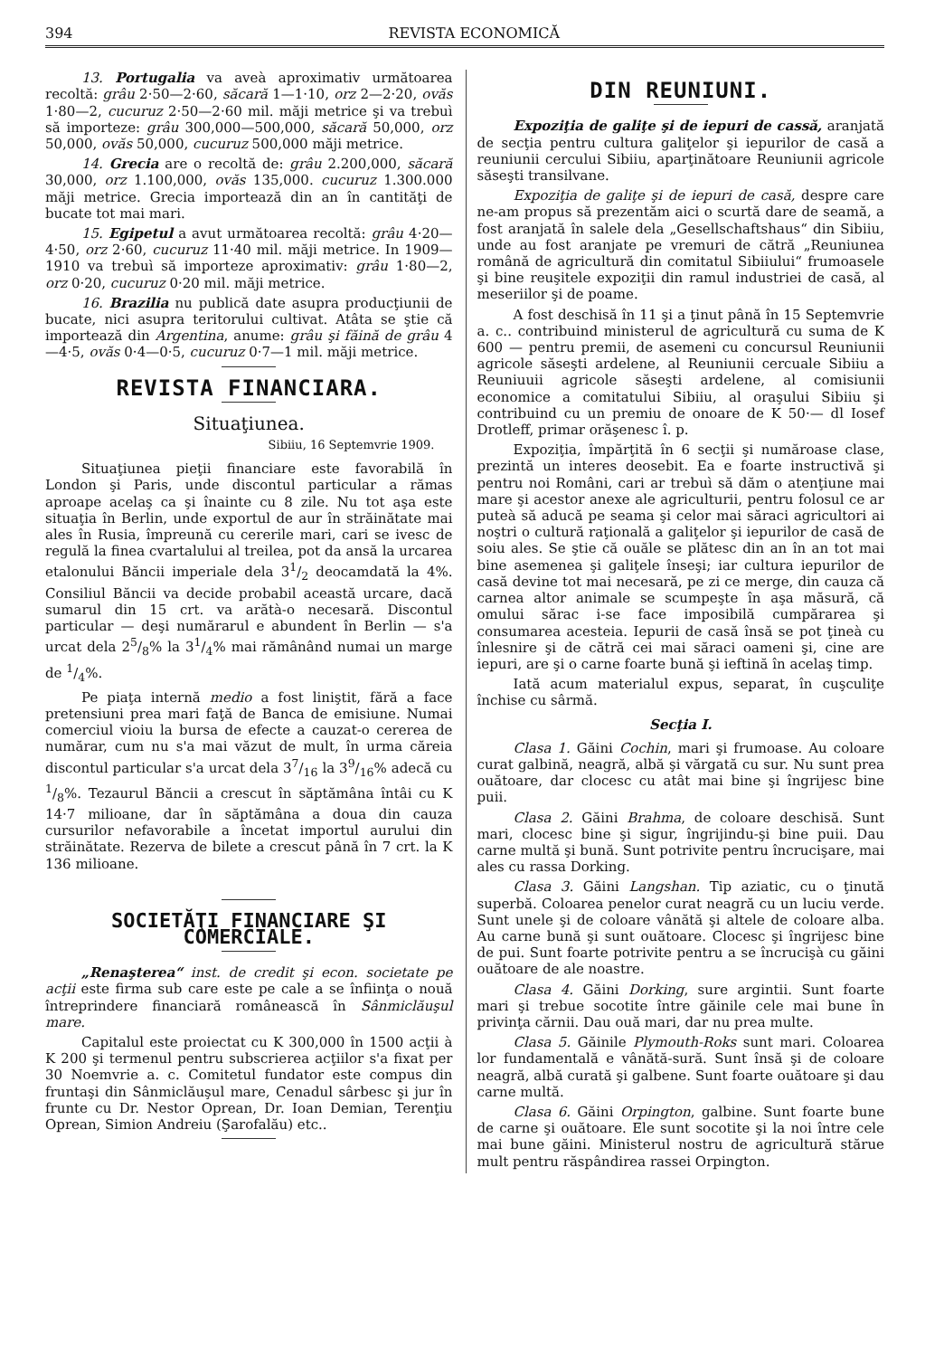394 REVISTA ECONOMICĂ
13. Portugalia va aveà aproximativ următoarea recoltă: grâu 2·50—2·60, săcară 1—1·10, orz 2—2·20, ovăs 1·80—2, cucuruz 2·50—2·60 mil. măji metrice şi va trebuì să importeze: grâu 300,000—500,000, săcară 50,000, orz 50,000, ovăs 50,000, cucuruz 500,000 măji metrice.
14. Grecia are o recoltă de: grâu 2.200,000, săcară 30,000, orz 1.100,000, ovăs 135,000. cucuruz 1.300.000 măji metrice. Grecia importează din an în cantităţi de bucate tot mai mari.
15. Egipetul a avut următoarea recoltă: grâu 4·20—4·50, orz 2·60, cucuruz 11·40 mil. măji metrice. In 1909—1910 va trebuì să importeze aproximativ: grâu 1·80—2, orz 0·20, cucuruz 0·20 mil. măji metrice.
16. Brazilia nu publică date asupra producţiunii de bucate, nici asupra teritorului cultivat. Atâta se ştie că importează din Argentina, anume: grâu şi făină de grâu 4—4·5, ovăs 0·4—0·5, cucuruz 0·7—1 mil. măji metrice.
REVISTA FINANCIARA.
Situaţiunea.
Sibiiu, 16 Septemvrie 1909.
Situaţiunea pieţii financiare este favorabilă în London şi Paris, unde discontul particular a rămas aproape acelaş ca şi înainte cu 8 zile. Nu tot aşa este situaţia în Berlin, unde exportul de aur în străinătate mai ales în Rusia, împreună cu cererile mari, cari se ivesc de regulă la finea cvartalului al treilea, pot da ansă la urcarea etalonului Băncii imperiale dela 31/2 deocamdată la 4%. Consiliul Băncii va decide probabil această urcare, dacă sumarul din 15 crt. va arătà-o necesară. Discontul particular — deşi numărarul e abundent în Berlin — s'a urcat dela 25/8% la 31/4% mai rămânând numai un marge de 1/4%.
Pe piaţa internă medio a fost liniştit, fără a face pretensiuni prea mari faţă de Banca de emisiune. Numai comerciul vioiu la bursa de efecte a cauzat-o cererea de numărar, cum nu s'a mai văzut de mult, în urma căreia discontul particular s'a urcat dela 37/16 la 39/16% adecă cu 1/8%. Tezaurul Băncii a crescut în săptămâna întâi cu K 14·7 milioane, dar în săptămâna a doua din cauza cursurilor nefavorabile a încetat importul aurului din străinătate. Rezerva de bilete a crescut până în 7 crt. la K 136 milioane.
SOCIETĂŢI FINANCIARE ŞI COMERCIALE.
„Renaşterea“ inst. de credit şi econ. societate pe acţii este firma sub care este pe cale a se înfiinţa o nouă întreprindere financiară românească în Sânmiclăuşul mare.
Capitalul este proiectat cu K 300,000 în 1500 acţii à K 200 şi termenul pentru subscrierea acţiilor s'a fixat per 30 Noemvrie a. c. Comitetul fundator este compus din fruntaşi din Sânmiclăuşul mare, Cenadul sârbesc şi jur în frunte cu Dr. Nestor Oprean, Dr. Ioan Demian, Terenţiu Oprean, Simion Andreiu (Şarofalău) etc..
DIN REUNIUNI.
Expoziţia de galiţe şi de iepuri de cassă, aranjată de secţia pentru cultura galiţelor şi iepurilor de casă a reuniunii cercului Sibiiu, aparţinătoare Reuniunii agricole săseşti transilvane.
Expoziţia de galiţe şi de iepuri de casă, despre care ne-am propus să prezentăm aici o scurtă dare de seamă, a fost aranjată în salele dela „Gesellschaftshaus“ din Sibiiu, unde au fost aranjate pe vremuri de cătră „Reuniunea română de agricultură din comitatul Sibiiului“ frumoasele şi bine reuşitele expoziţii din ramul industriei de casă, al meseriilor şi de poame.
A fost deschisă în 11 şi a ţinut până în 15 Septemvrie a. c.. contribuind ministerul de agricultură cu suma de K 600 — pentru premii, de asemeni cu concursul Reuniunii agricole săseşti ardelene, al Reuniunii cercuale Sibiiu a Reuniuuii agricole săseşti ardelene, al comisiunii economice a comitatului Sibiiu, al oraşului Sibiiu şi contribuind cu un premiu de onoare de K 50·— dl Iosef Drotleff, primar orăşenesc î. p.
Expoziţia, împărţită în 6 secţii şi număroase clase, prezintă un interes deosebit. Ea e foarte instructivă şi pentru noi Români, cari ar trebuì să dăm o atenţiune mai mare şi acestor anexe ale agriculturii, pentru folosul ce ar puteà să aducă pe seama şi celor mai săraci agricultori ai noştri o cultură raţională a galiţelor şi iepurilor de casă de soiu ales. Se ştie că ouăle se plătesc din an în an tot mai bine asemenea şi galiţele înseşi; iar cultura iepurilor de casă devine tot mai necesară, pe zi ce merge, din cauza că carnea altor animale se scumpeşte în aşa măsură, că omului sărac i-se face imposibilă cumpărarea şi consumarea acesteia. Iepurii de casă însă se pot ţineà cu înlesnire şi de cătră cei mai săraci oameni şi, cine are iepuri, are şi o carne foarte bună şi ieftină în acelaş timp.
Iată acum materialul expus, separat, în cuşculiţe închise cu sârmă.
Secţia I.
Clasa 1. Găini Cochin, mari şi frumoase. Au coloare curat galbină, neagră, albă şi vărgată cu sur. Nu sunt prea ouătoare, dar clocesc cu atât mai bine şi îngrijesc bine puii.
Clasa 2. Găini Brahma, de coloare deschisă. Sunt mari, clocesc bine şi sigur, îngrijindu-şi bine puii. Dau carne multă şi bună. Sunt potrivite pentru încrucişare, mai ales cu rassa Dorking.
Clasa 3. Găini Langshan. Tip aziatic, cu o ţinută superbă. Coloarea penelor curat neagră cu un luciu verde. Sunt unele şi de coloare vânătă şi altele de coloare alba. Au carne bună şi sunt ouătoare. Clocesc şi îngrijesc bine de pui. Sunt foarte potrivite pentru a se încrucişà cu găini ouătoare de ale noastre.
Clasa 4. Găini Dorking, sure argintii. Sunt foarte mari şi trebue socotite între găinile cele mai bune în privinţa cărnii. Dau ouă mari, dar nu prea multe.
Clasa 5. Găinile Plymouth-Roks sunt mari. Coloarea lor fundamentală e vânătă-sură. Sunt însă şi de coloare neagră, albă curată şi galbene. Sunt foarte ouătoare şi dau carne multă.
Clasa 6. Găini Orpington, galbine. Sunt foarte bune de carne şi ouătoare. Ele sunt socotite şi la noi între cele mai bune găini. Ministerul nostru de agricultură stărue mult pentru răspândirea rassei Orpington.